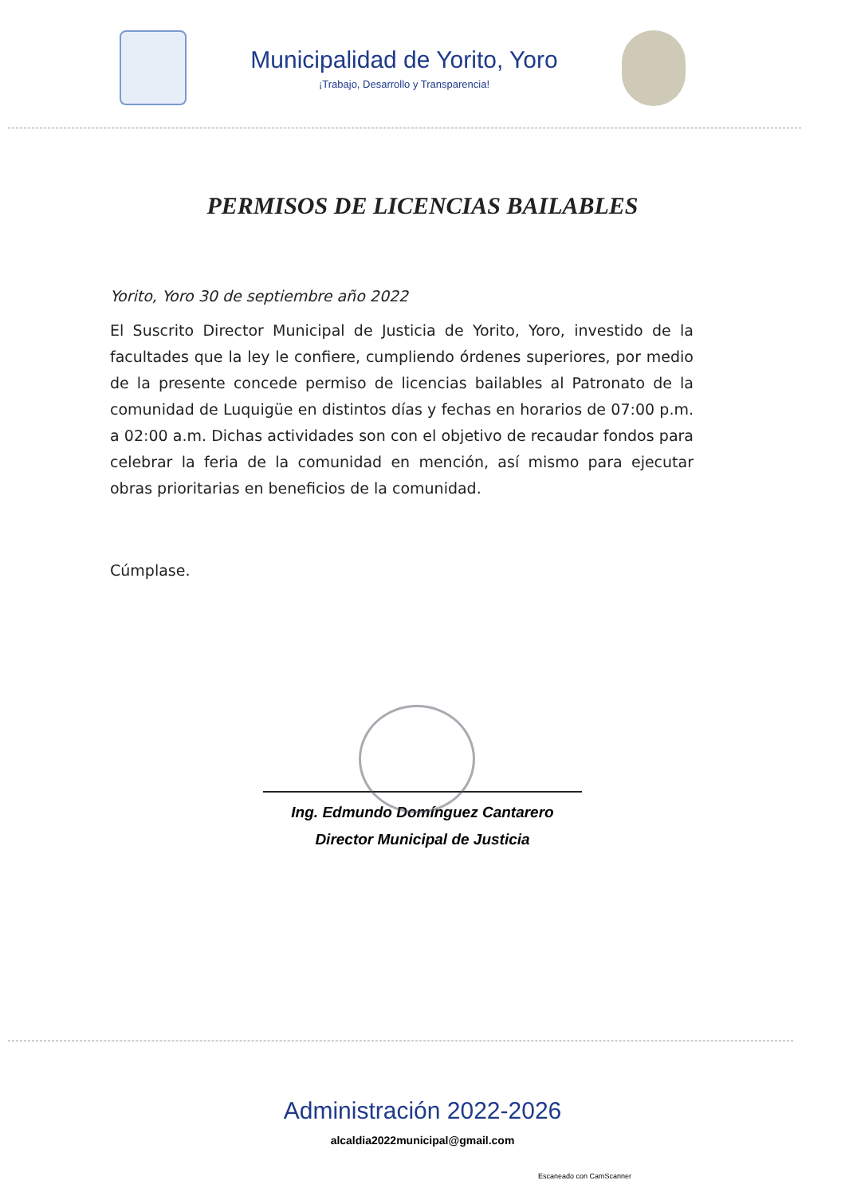Municipalidad de Yorito, Yoro
¡Trabajo, Desarrollo y Transparencia!
PERMISOS DE LICENCIAS BAILABLES
Yorito, Yoro 30 de septiembre año 2022
El Suscrito Director Municipal de Justicia de Yorito, Yoro, investido de la facultades que la ley le confiere, cumpliendo órdenes superiores, por medio de la presente concede permiso de licencias bailables al Patronato de la comunidad de Luquigüe en distintos días y fechas en horarios de 07:00 p.m. a 02:00 a.m. Dichas actividades son con el objetivo de recaudar fondos para celebrar la feria de la comunidad en mención, así mismo para ejecutar obras prioritarias en beneficios de la comunidad.
Cúmplase.
Ing. Edmundo Domínguez Cantarero
Director Municipal de Justicia
Administración 2022-2026
alcaldia2022municipal@gmail.com
Escaneado con CamScanner